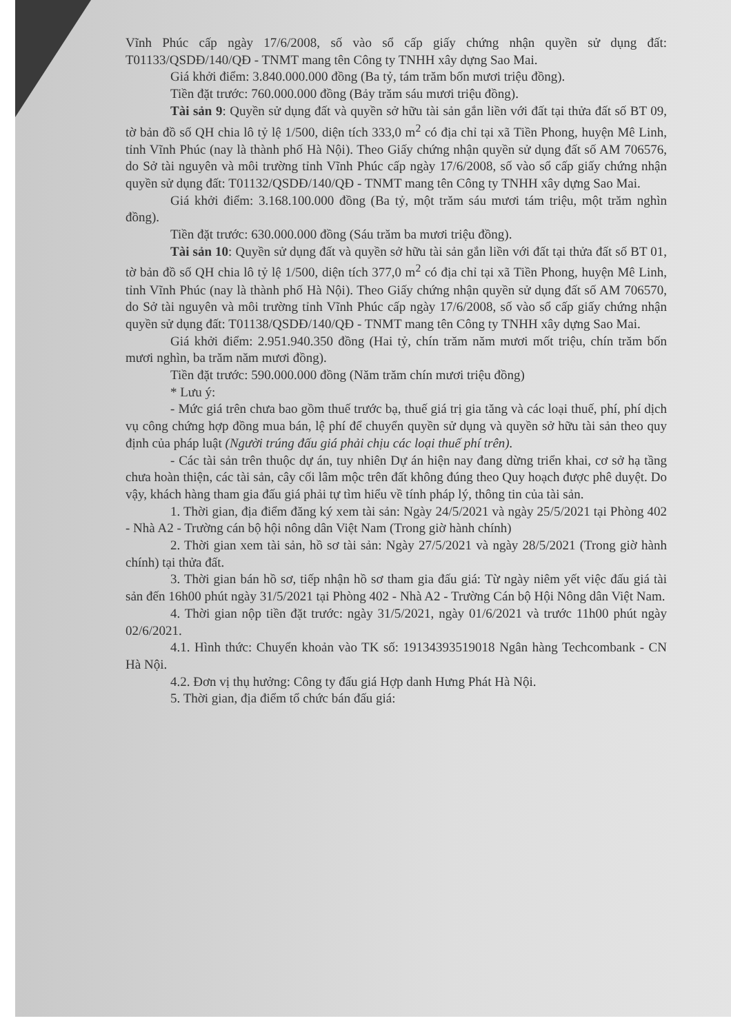Vĩnh Phúc cấp ngày 17/6/2008, số vào sổ cấp giấy chứng nhận quyền sử dụng đất: T01133/QSDĐ/140/QĐ - TNMT mang tên Công ty TNHH xây dựng Sao Mai.
Giá khởi điểm: 3.840.000.000 đồng (Ba tỷ, tám trăm bốn mươi triệu đồng).
Tiền đặt trước: 760.000.000 đồng (Bảy trăm sáu mươi triệu đồng).
Tài sản 9: Quyền sử dụng đất và quyền sở hữu tài sản gắn liền với đất tại thửa đất số BT 09, tờ bản đồ số QH chia lô tỷ lệ 1/500, diện tích 333,0 m<sup>2</sup> có địa chỉ tại xã Tiền Phong, huyện Mê Linh, tỉnh Vĩnh Phúc (nay là thành phố Hà Nội). Theo Giấy chứng nhận quyền sử dụng đất số AM 706576, do Sở tài nguyên và môi trường tỉnh Vĩnh Phúc cấp ngày 17/6/2008, số vào sổ cấp giấy chứng nhận quyền sử dụng đất: T01132/QSDĐ/140/QĐ - TNMT mang tên Công ty TNHH xây dựng Sao Mai.
Giá khởi điểm: 3.168.100.000 đồng (Ba tỷ, một trăm sáu mươi tám triệu, một trăm nghìn đồng).
Tiền đặt trước: 630.000.000 đồng (Sáu trăm ba mươi triệu đồng).
Tài sản 10: Quyền sử dụng đất và quyền sở hữu tài sản gắn liền với đất tại thửa đất số BT 01, tờ bản đồ số QH chia lô tỷ lệ 1/500, diện tích 377,0 m<sup>2</sup> có địa chỉ tại xã Tiền Phong, huyện Mê Linh, tỉnh Vĩnh Phúc (nay là thành phố Hà Nội). Theo Giấy chứng nhận quyền sử dụng đất số AM 706570, do Sở tài nguyên và môi trường tỉnh Vĩnh Phúc cấp ngày 17/6/2008, số vào sổ cấp giấy chứng nhận quyền sử dụng đất: T01138/QSDĐ/140/QĐ - TNMT mang tên Công ty TNHH xây dựng Sao Mai.
Giá khởi điểm: 2.951.940.350 đồng (Hai tỷ, chín trăm năm mươi mốt triệu, chín trăm bốn mươi nghìn, ba trăm năm mươi đồng).
Tiền đặt trước: 590.000.000 đồng (Năm trăm chín mươi triệu đồng)
* Lưu ý:
- Mức giá trên chưa bao gồm thuế trước bạ, thuế giá trị gia tăng và các loại thuế, phí, phí dịch vụ công chứng hợp đồng mua bán, lệ phí để chuyển quyền sử dụng và quyền sở hữu tài sản theo quy định của pháp luật (Người trúng đấu giá phải chịu các loại thuế phí trên).
- Các tài sản trên thuộc dự án, tuy nhiên Dự án hiện nay đang dừng triển khai, cơ sở hạ tầng chưa hoàn thiện, các tài sản, cây cối lâm mộc trên đất không đúng theo Quy hoạch được phê duyệt. Do vậy, khách hàng tham gia đấu giá phải tự tìm hiểu về tính pháp lý, thông tin của tài sản.
1. Thời gian, địa điểm đăng ký xem tài sản: Ngày 24/5/2021 và ngày 25/5/2021 tại Phòng 402 - Nhà A2 - Trường cán bộ hội nông dân Việt Nam (Trong giờ hành chính)
2. Thời gian xem tài sản, hồ sơ tài sản: Ngày 27/5/2021 và ngày 28/5/2021 (Trong giờ hành chính) tại thửa đất.
3. Thời gian bán hồ sơ, tiếp nhận hồ sơ tham gia đấu giá: Từ ngày niêm yết việc đấu giá tài sản đến 16h00 phút ngày 31/5/2021 tại Phòng 402 - Nhà A2 - Trường Cán bộ Hội Nông dân Việt Nam.
4. Thời gian nộp tiền đặt trước: ngày 31/5/2021, ngày 01/6/2021 và trước 11h00 phút ngày 02/6/2021.
4.1. Hình thức: Chuyển khoản vào TK số: 19134393519018 Ngân hàng Techcombank - CN Hà Nội.
4.2. Đơn vị thụ hưởng: Công ty đấu giá Hợp danh Hưng Phát Hà Nội.
5. Thời gian, địa điểm tổ chức bán đấu giá: